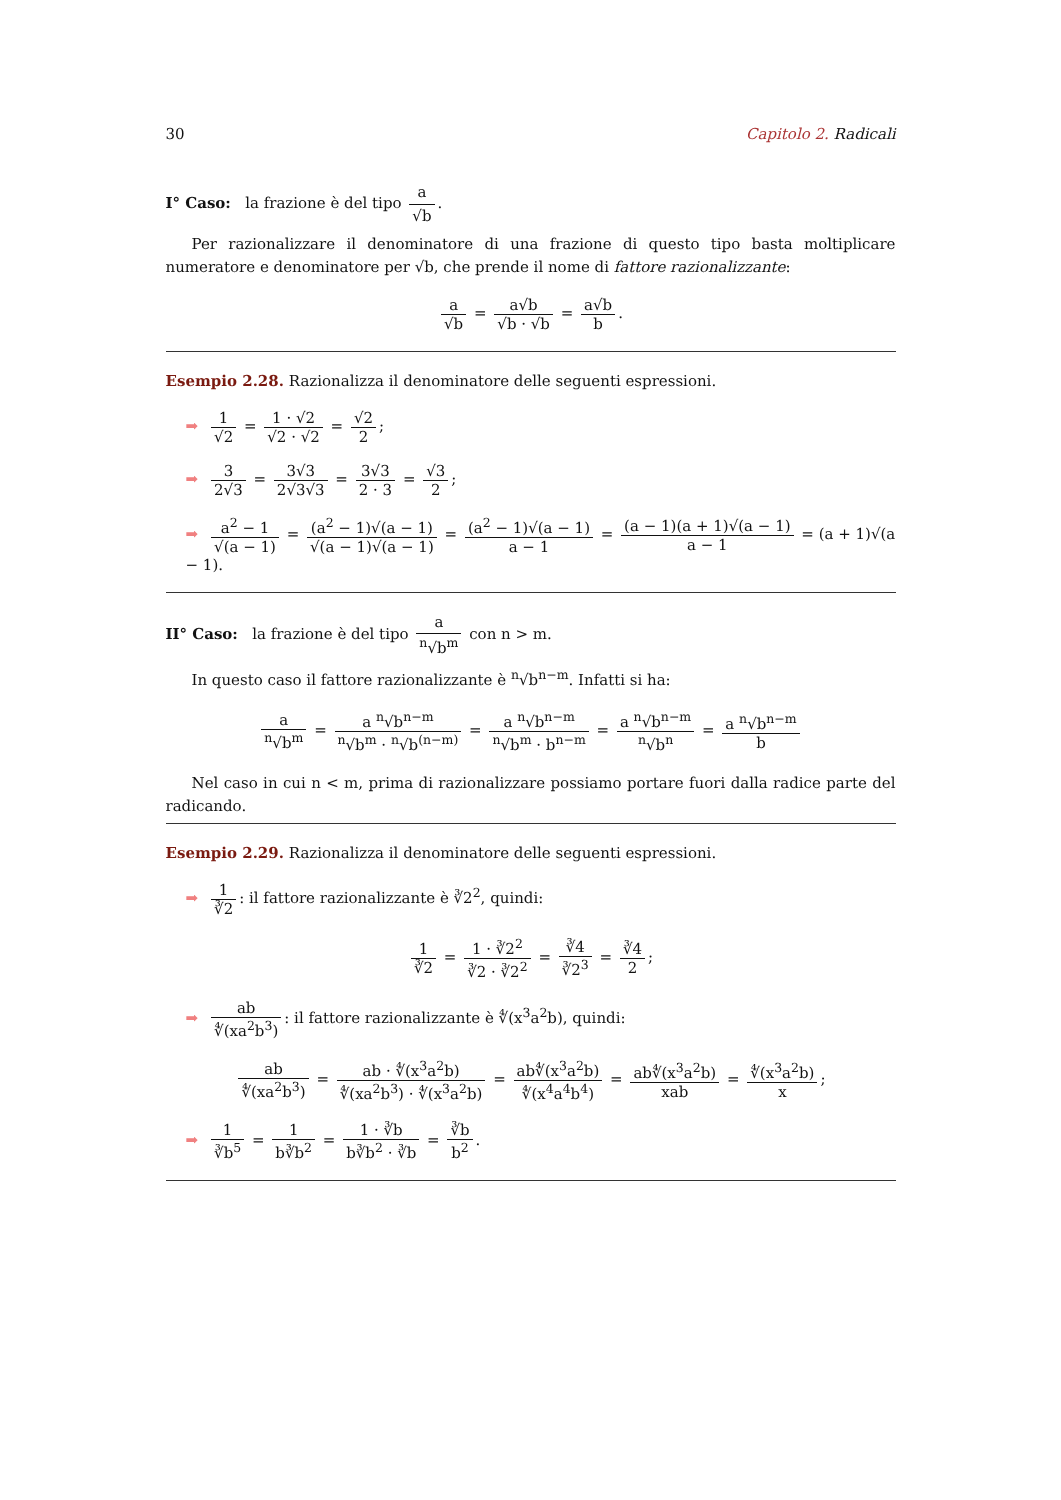30 Capitolo 2. Radicali
I° Caso: la frazione è del tipo a √b.
Per razionalizzare il denominatore di una frazione di questo tipo basta moltiplicare numeratore e denominatore per √b, che prende il nome di fattore razionalizzante:
a √b = a√b √b · √b = a√b b.
Esempio 2.28. Razionalizza il denominatore delle seguenti espressioni.
➡ 1 √2 = 1 · √2 √2 · √2 = √2 2;
➡ 3 2√3 = 3√3 2√3√3 = 3√3 2 · 3 = √3 2;
➡ a<sup>2</sup> − 1 √(a − 1) = (a<sup>2</sup> − 1)√(a − 1) √(a − 1)√(a − 1) = (a<sup>2</sup> − 1)√(a − 1) a − 1 = (a − 1)(a + 1)√(a − 1) a − 1 = (a + 1)√(a − 1).
II° Caso: la frazione è del tipo a<sup>n</sup>√b<sup>m</sup> con n > m.
In questo caso il fattore razionalizzante è <sup>n</sup>√b<sup>n−m</sup>. Infatti si ha:
a<sup>n</sup>√b<sup>m</sup> = a <sup>n</sup>√b<sup>n−m</sup> <sup>n</sup>√b<sup>m</sup> · <sup>n</sup>√b<sup>(n−m)</sup> = a <sup>n</sup>√b<sup>n−m</sup> <sup>n</sup>√b<sup>m</sup> · b<sup>n−m</sup> = a <sup>n</sup>√b<sup>n−m</sup> <sup>n</sup>√b<sup>n</sup> = a <sup>n</sup>√b<sup>n−m</sup> b
Nel caso in cui n < m, prima di razionalizzare possiamo portare fuori dalla radice parte del radicando.
Esempio 2.29. Razionalizza il denominatore delle seguenti espressioni.
➡ 1 ∛2: il fattore razionalizzante è ∛2<sup>2</sup>, quindi:
1 ∛2 = 1 · ∛2<sup>2</sup> ∛2 · ∛2<sup>2</sup> = ∛4 ∛2<sup>3</sup> = ∛4 2;
➡ ab ∜(xa<sup>2</sup>b<sup>3</sup>): il fattore razionalizzante è ∜(x<sup>3</sup>a<sup>2</sup>b), quindi:
ab ∜(xa<sup>2</sup>b<sup>3</sup>) = ab · ∜(x<sup>3</sup>a<sup>2</sup>b) ∜(xa<sup>2</sup>b<sup>3</sup>) · ∜(x<sup>3</sup>a<sup>2</sup>b) = ab∜(x<sup>3</sup>a<sup>2</sup>b) ∜(x<sup>4</sup>a<sup>4</sup>b<sup>4</sup>) = ab∜(x<sup>3</sup>a<sup>2</sup>b) xab = ∜(x<sup>3</sup>a<sup>2</sup>b) x;
➡ 1 ∛b<sup>5</sup> = 1 b∛b<sup>2</sup> = 1 · ∛b b∛b<sup>2</sup> · ∛b = ∛b b<sup>2</sup>.